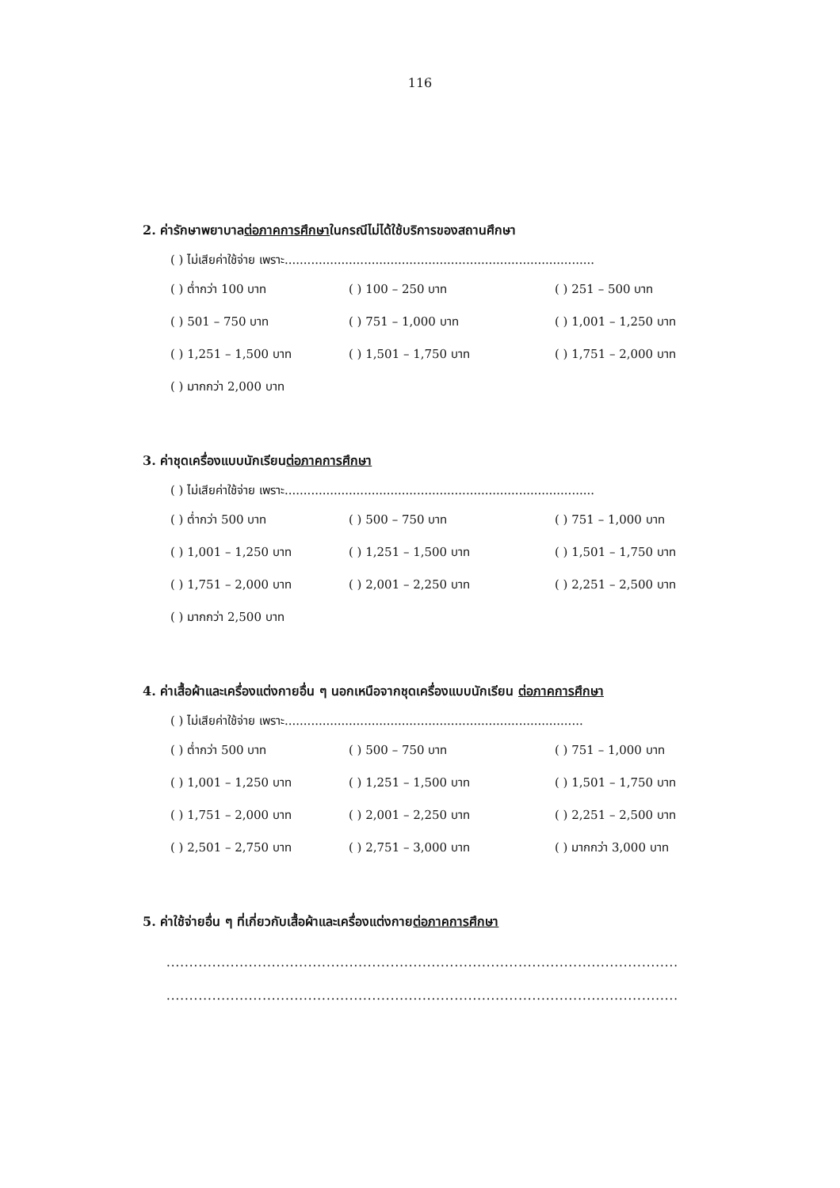116
2. ค่ารักษาพยาบาลต่อภาคการศึกษาในกรณีไม่ได้ใช้บริการของสถานศึกษา
( ) ไม่เสียค่าใช้จ่าย เพราะ..................................................................................
( ) ต่ำกว่า 100 บาท
( ) 100 – 250 บาท
( ) 251 – 500 บาท
( ) 501 – 750 บาท
( ) 751 – 1,000 บาท
( ) 1,001 – 1,250 บาท
( ) 1,251 – 1,500 บาท
( ) 1,501 – 1,750 บาท
( ) 1,751 – 2,000 บาท
( ) มากกว่า 2,000 บาท
3. ค่าชุดเครื่องแบบนักเรียนต่อภาคการศึกษา
( ) ไม่เสียค่าใช้จ่าย เพราะ..................................................................................
( ) ต่ำกว่า 500 บาท
( ) 500 – 750 บาท
( ) 751 – 1,000 บาท
( ) 1,001 – 1,250 บาท
( ) 1,251 – 1,500 บาท
( ) 1,501 – 1,750 บาท
( ) 1,751 – 2,000 บาท
( ) 2,001 – 2,250 บาท
( ) 2,251 – 2,500 บาท
( ) มากกว่า 2,500 บาท
4. ค่าเสื้อผ้าและเครื่องแต่งกายอื่น ๆ นอกเหนือจากชุดเครื่องแบบนักเรียน ต่อภาคการศึกษา
( ) ไม่เสียค่าใช้จ่าย เพราะ...............................................................................
( ) ต่ำกว่า 500 บาท
( ) 500 – 750 บาท
( ) 751 – 1,000 บาท
( ) 1,001 – 1,250 บาท
( ) 1,251 – 1,500 บาท
( ) 1,501 – 1,750 บาท
( ) 1,751 – 2,000 บาท
( ) 2,001 – 2,250 บาท
( ) 2,251 – 2,500 บาท
( ) 2,501 – 2,750 บาท
( ) 2,751 – 3,000 บาท
( ) มากกว่า 3,000 บาท
5. ค่าใช้จ่ายอื่น ๆ ที่เกี่ยวกับเสื้อผ้าและเครื่องแต่งกายต่อภาคการศึกษา
................................................................................................................
................................................................................................................